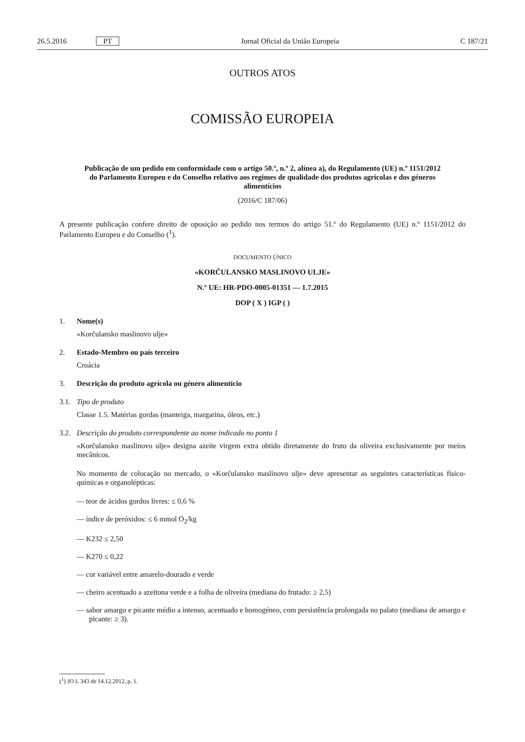26.5.2016 PT Jornal Oficial da União Europeia C 187/21
OUTROS ATOS
COMISSÃO EUROPEIA
Publicação de um pedido em conformidade com o artigo 50.º, n.º 2, alínea a), do Regulamento (UE) n.º 1151/2012 do Parlamento Europeu e do Conselho relativo aos regimes de qualidade dos produtos agrícolas e dos géneros alimentícios
(2016/C 187/06)
A presente publicação confere direito de oposição ao pedido nos termos do artigo 51.º do Regulamento (UE) n.º 1151/2012 do Parlamento Europeu e do Conselho (<sup>1</sup>).
DOCUMENTO ÚNICO
«KORČULANSKO MASLINOVO ULJE»
N.º UE: HR-PDO-0005-01351 — 1.7.2015
DOP ( X ) IGP ( )
1. Nome(s)
«Korčulansko maslinovo ulje»
2. Estado-Membro ou país terceiro
Croácia
3. Descrição do produto agrícola ou género alimentício
3.1. Tipo de produto
Classe 1.5. Matérias gordas (manteiga, margarina, óleos, etc.)
3.2. Descrição do produto correspondente ao nome indicado no ponto 1
«Korčulansko maslinovo ulje» designa azeite virgem extra obtido diretamente do fruto da oliveira exclusivamente por meios mecânicos.
No momento de colocação no mercado, o «Korčulansko maslinovo ulje» deve apresentar as seguintes características físico-químicas e organolépticas:
— teor de ácidos gordos livres: ≤ 0,6 %
— índice de peróxidos: ≤ 6 mmol O<sub>2</sub>/kg
— K232 ≤ 2,50
— K270 ≤ 0,22
— cor variável entre amarelo-dourado e verde
— cheiro acentuado a azeitona verde e a folha de oliveira (mediana do frutado: ≥ 2,5)
— sabor amargo e picante médio a intenso, acentuado e homogéneo, com persistência prolongada no palato (mediana de amargo e picante: ≥ 3).
(<sup>1</sup>) JO L 343 de 14.12.2012, p. 1.